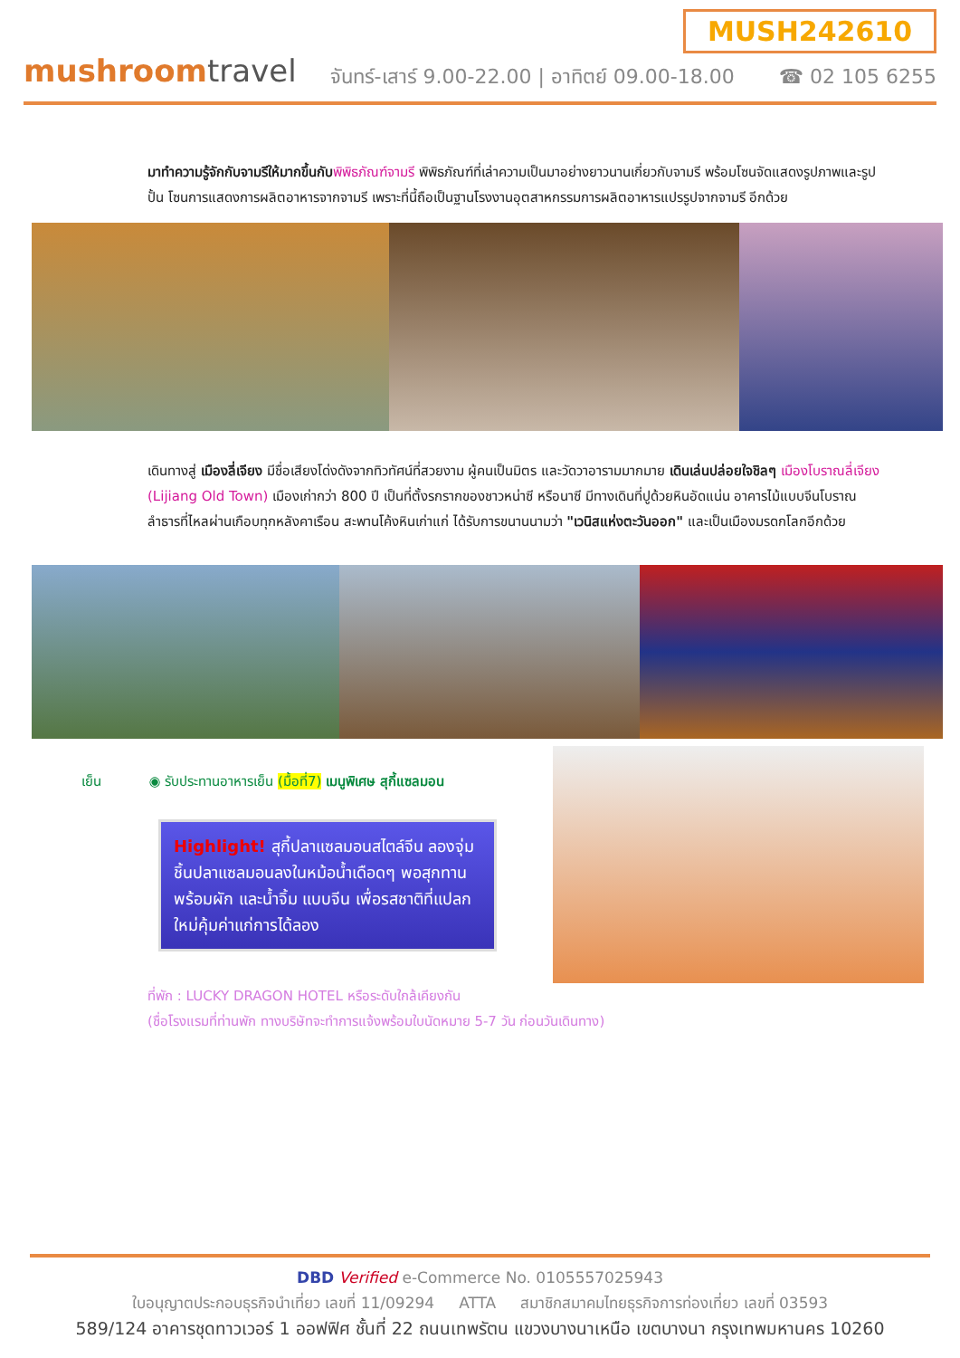mushroomtravel
MUSH242610
จันทร์-เสาร์ 9.00-22.00 | อาทิตย์ 09.00-18.00 ☎ 02 105 6255
มาทำความรู้จักกับจามรีให้มากขึ้นกับ พิพิธภัณฑ์จามรี พิพิธภัณฑ์ที่เล่าความเป็นมาอย่างยาวนานเกี่ยวกับจามรี พร้อมโซนจัดแสดงรูปภาพและรูปปั้น โซนการแสดงการผลิตอาหารจากจามรี เพราะที่นี้ถือเป็นฐานโรงงานอุตสาหกรรมการผลิตอาหารแปรรูปจากจามรี อีกด้วย
เดินทางสู่ เมืองลี่เจียง มีชื่อเสียงโด่งดังจากทิวทัศน์ที่สวยงาม ผู้คนเป็นมิตร และวัดวาอารามมากมาย เดินเล่นปล่อยใจชิลๆ เมืองโบราณลี่เจียง (Lijiang Old Town) เมืองเก่ากว่า 800 ปี เป็นที่ตั้งรกรากของชาวหน่าซี หรือนาซี มีทางเดินที่ปูด้วยหินอัดแน่น อาคารไม้แบบจีนโบราณ ลำธารที่ไหลผ่านเกือบทุกหลังคาเรือน สะพานโค้งหินเก่าแก่ ได้รับการขนานนามว่า "เวนิสแห่งตะวันออก" และเป็นเมืองมรดกโลกอีกด้วย
เย็น ◉ รับประทานอาหารเย็น (มื้อที่7) เมนูพิเศษ สุกี้แซลมอน
Highlight! สุกี้ปลาแซลมอนสไตล์จีน ลองจุ่มชิ้นปลาแซลมอนลงในหม้อน้ำเดือดๆ พอสุกทานพร้อมผัก และน้ำจิ้ม แบบจีน เพื่อรสชาติที่แปลกใหม่คุ้มค่าแก่การได้ลอง
ที่พัก : LUCKY DRAGON HOTEL หรือระดับใกล้เคียงกัน
(ชื่อโรงแรมที่ท่านพัก ทางบริษัทจะทำการแจ้งพร้อมใบนัดหมาย 5-7 วัน ก่อนวันเดินทาง)
DBD Verified e-Commerce No. 0105557025943
ใบอนุญาตประกอบธุรกิจนำเที่ยว เลขที่ 11/09294 ATTA สมาชิกสมาคมไทยธุรกิจการท่องเที่ยว เลขที่ 03593
589/124 อาคารชุดทาวเวอร์ 1 ออฟฟิศ ชั้นที่ 22 ถนนเทพรัตน แขวงบางนาเหนือ เขตบางนา กรุงเทพมหานคร 10260